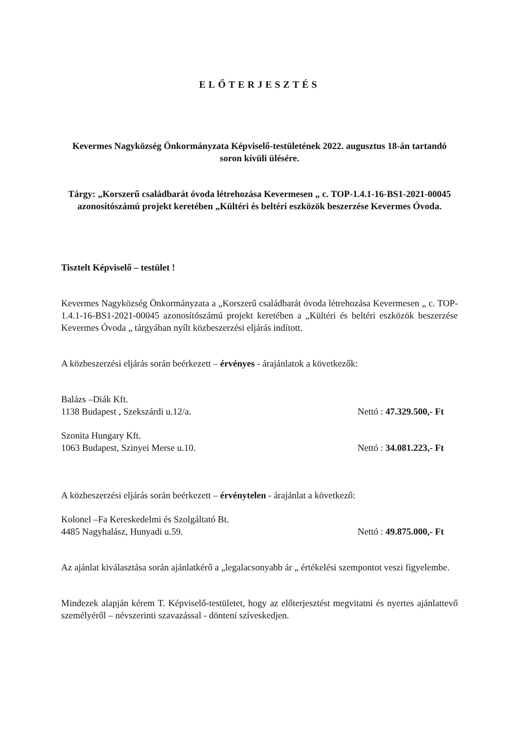ELŐTERJESZTÉS
Kevermes Nagyközség Önkormányzata Képviselő-testületének 2022. augusztus 18-án tartandó soron kívüli ülésére.
Tárgy: „Korszerű családbarát óvoda létrehozása Kevermesen „ c. TOP-1.4.1-16-BS1-2021-00045 azonosítószámú projekt keretében „Kültéri és beltéri eszközök beszerzése Kevermes Óvoda.
Tisztelt Képviselő – testület !
Kevermes Nagyközség Önkormányzata a „Korszerű családbarát óvoda létrehozása Kevermesen „ c. TOP-1.4.1-16-BS1-2021-00045 azonosítószámú projekt keretében a „Kültéri és beltéri eszközök beszerzése Kevermes Óvoda „ tárgyában nyílt közbeszerzési eljárás indított.
A közbeszerzési eljárás során beérkezett – érvényes - árajánlatok a következők:
Balázs –Diák Kft.
1138 Budapest , Szekszárdi u.12/a. Nettó : 47.329.500,- Ft
Szonita Hungary Kft.
1063 Budapest, Szinyei Merse u.10. Nettó : 34.081.223,- Ft
A közbeszerzési eljárás során beérkezett – érvénytelen - árajánlat a következő:
Kolonel –Fa Kereskedelmi és Szolgáltató Bt.
4485 Nagyhalász, Hunyadi u.59. Nettó : 49.875.000,- Ft
Az ajánlat kiválasztása során ajánlatkérő a „legalacsonyabb ár „ értékelési szempontot veszi figyelembe.
Mindezek alapján kérem T. Képviselő-testületet, hogy az előterjesztést megvitatni és nyertes ajánlattevő személyéről – névszerinti szavazással - dönteni szíveskedjen.